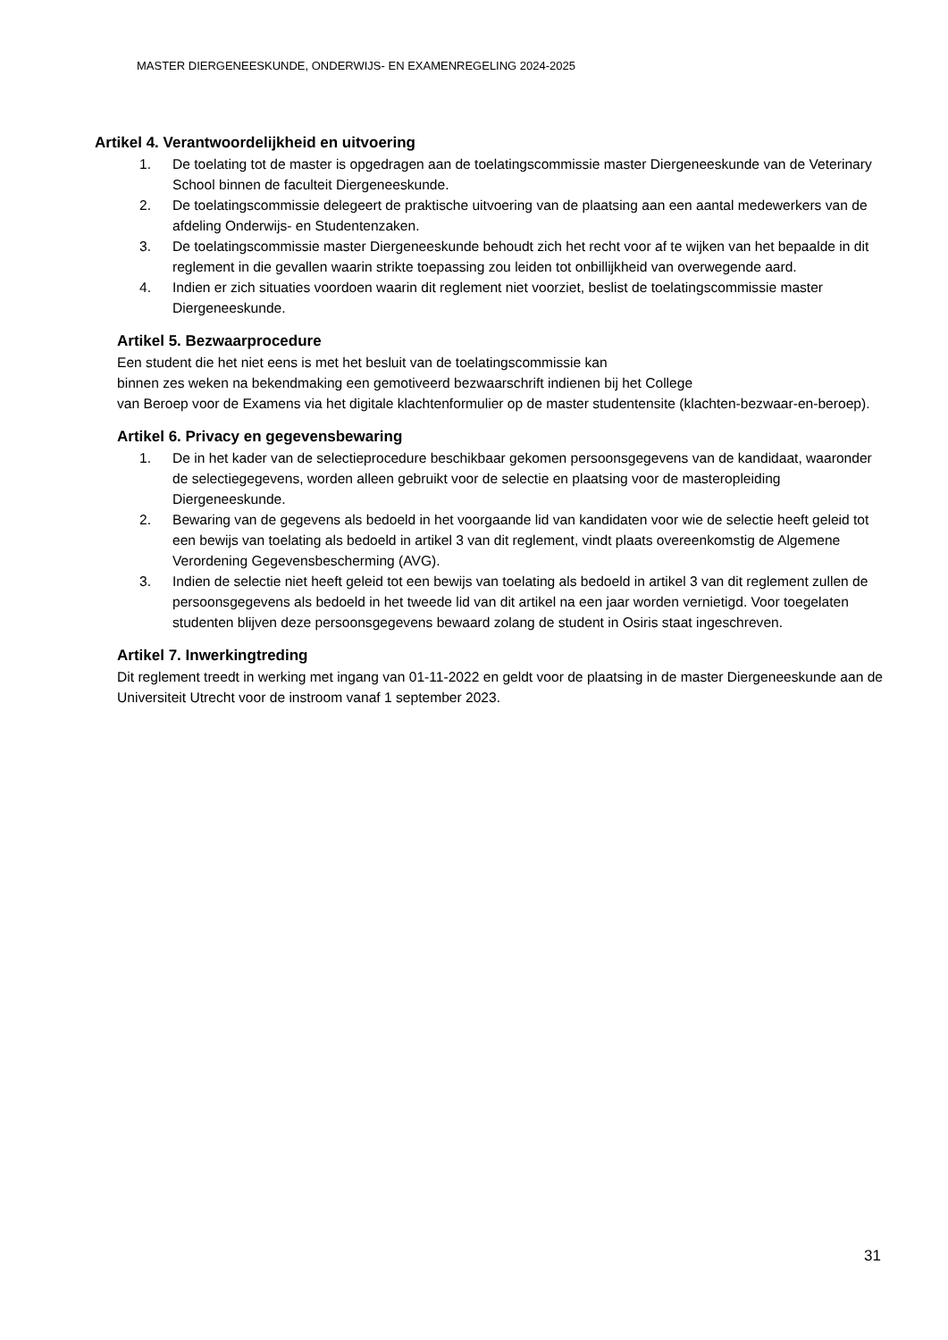MASTER DIERGENEESKUNDE, ONDERWIJS- EN EXAMENREGELING 2024-2025
Artikel 4. Verantwoordelijkheid en uitvoering
1. De toelating tot de master is opgedragen aan de toelatingscommissie master Diergeneeskunde van de Veterinary School binnen de faculteit Diergeneeskunde.
2. De toelatingscommissie delegeert de praktische uitvoering van de plaatsing aan een aantal medewerkers van de afdeling Onderwijs- en Studentenzaken.
3. De toelatingscommissie master Diergeneeskunde behoudt zich het recht voor af te wijken van het bepaalde in dit reglement in die gevallen waarin strikte toepassing zou leiden tot onbillijkheid van overwegende aard.
4. Indien er zich situaties voordoen waarin dit reglement niet voorziet, beslist de toelatingscommissie master Diergeneeskunde.
Artikel 5. Bezwaarprocedure
Een student die het niet eens is met het besluit van de toelatingscommissie kan
binnen zes weken na bekendmaking een gemotiveerd bezwaarschrift indienen bij het College
van Beroep voor de Examens via het digitale klachtenformulier op de master studentensite (klachten-bezwaar-en-beroep).
Artikel 6. Privacy en gegevensbewaring
1. De in het kader van de selectieprocedure beschikbaar gekomen persoonsgegevens van de kandidaat, waaronder de selectiegegevens, worden alleen gebruikt voor de selectie en plaatsing voor de masteropleiding Diergeneeskunde.
2. Bewaring van de gegevens als bedoeld in het voorgaande lid van kandidaten voor wie de selectie heeft geleid tot een bewijs van toelating als bedoeld in artikel 3 van dit reglement, vindt plaats overeenkomstig de Algemene Verordening Gegevensbescherming (AVG).
3. Indien de selectie niet heeft geleid tot een bewijs van toelating als bedoeld in artikel 3 van dit reglement zullen de persoonsgegevens als bedoeld in het tweede lid van dit artikel na een jaar worden vernietigd. Voor toegelaten studenten blijven deze persoonsgegevens bewaard zolang de student in Osiris staat ingeschreven.
Artikel 7. Inwerkingtreding
Dit reglement treedt in werking met ingang van 01-11-2022 en geldt voor de plaatsing in de master Diergeneeskunde aan de Universiteit Utrecht voor de instroom vanaf 1 september 2023.
31